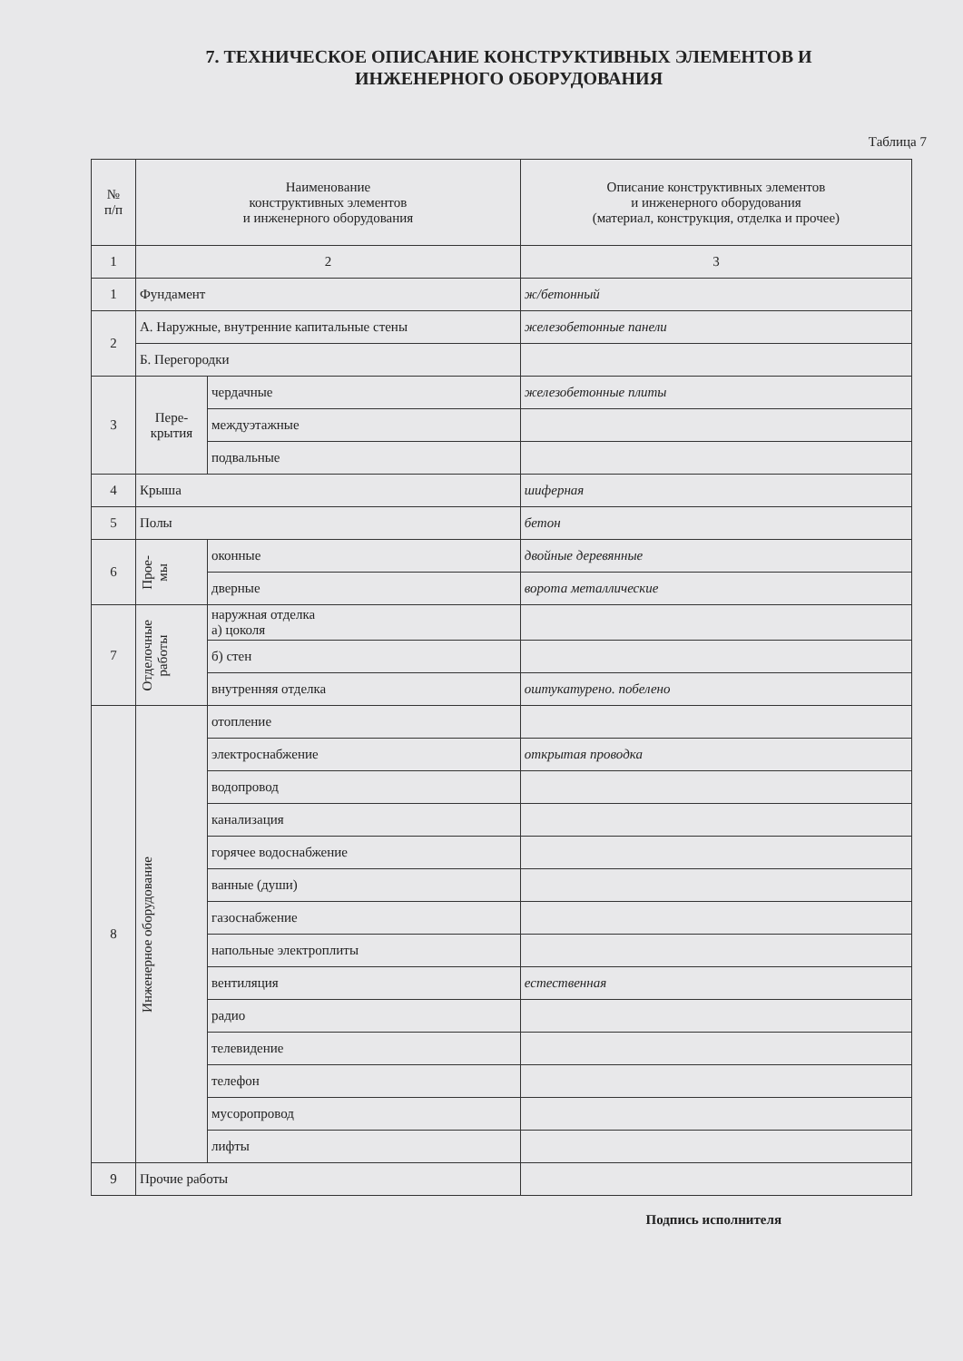7. ТЕХНИЧЕСКОЕ ОПИСАНИЕ КОНСТРУКТИВНЫХ ЭЛЕМЕНТОВ И
ИНЖЕНЕРНОГО ОБОРУДОВАНИЯ
Таблица 7
| № п/п | Наименование конструктивных элементов и инженерного оборудования | | Описание конструктивных элементов и инженерного оборудования (материал, конструкция, отделка и прочее) |
| --- | --- | --- | --- |
| 1 | 2 | | 3 |
| 1 | Фундамент | | ж/бетонный |
| 2 | А. Наружные, внутренние капитальные стены | | железобетонные панели |
| | Б. Перегородки | | |
| 3 | Пере- крытия | чердачные | железобетонные плиты |
| | | междуэтажные | |
| | | подвальные | |
| 4 | Крыша | | шиферная |
| 5 | Полы | | бетон |
| 6 | Прое- мы | оконные | двойные деревянные |
| | | дверные | ворота металлические |
| 7 | Отделочные работы | наружная отделка а) цоколя | |
| | | б) стен | |
| | | внутренняя отделка | оштукатурено. побелено |
| 8 | Инженерное оборудование | отопление | |
| | | электроснабжение | открытая проводка |
| | | водопровод | |
| | | канализация | |
| | | горячее водоснабжение | |
| | | ванные (души) | |
| | | газоснабжение | |
| | | напольные электроплиты | |
| | | вентиляция | естественная |
| | | радио | |
| | | телевидение | |
| | | телефон | |
| | | мусоропровод | |
| | | лифты | |
| 9 | Прочие работы | | |
Подпись исполнителя